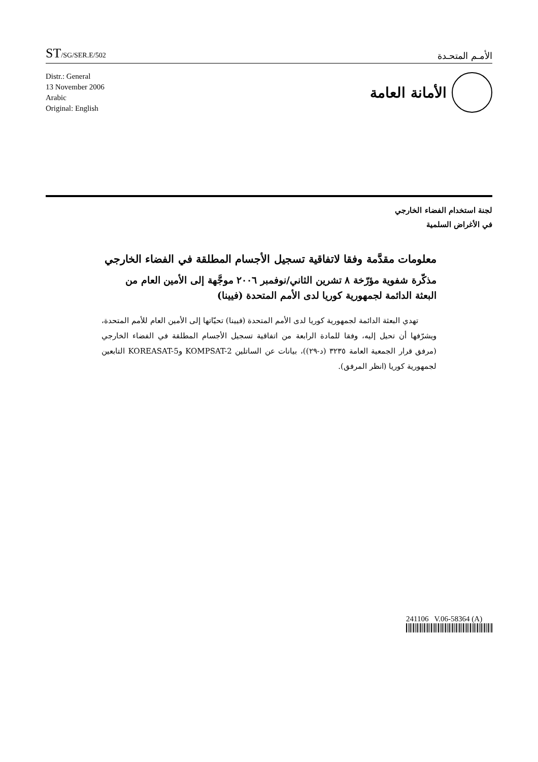ST/SG/SER.E/502
الأمـم المتحـدة
Distr.: General
13 November 2006
Arabic
Original: English
الأمانة العامة
لجنة استخدام الفضاء الخارجي
في الأغراض السلمية
معلومات مقدَّمة وفقا لاتفاقية تسجيل الأجسام المطلقة في الفضاء الخارجي
مذكّرة شفوية مؤرّخة ٨ تشرين الثاني/نوفمبر ٢٠٠٦ موجَّهة إلى الأمين العام من البعثة الدائمة لجمهورية كوريا لدى الأمم المتحدة (فيينا)
تهدي البعثة الدائمة لجمهورية كوريا لدى الأمم المتحدة (فيينا) تحيّاتها إلى الأمين العام للأمم المتحدة، ويشرّفها أن تحيل إليه، وفقا للمادة الرابعة من اتفاقية تسجيل الأجسام المطلقة في الفضاء الخارجي (مرفق قرار الجمعية العامة ٣٢٣٥ (د-٢٩))، بيانات عن الساتلين KOMPSAT-2 وKOREASAT-5 التابعين لجمهورية كوريا (انظر المرفق).
241106 V.06-58364 (A)